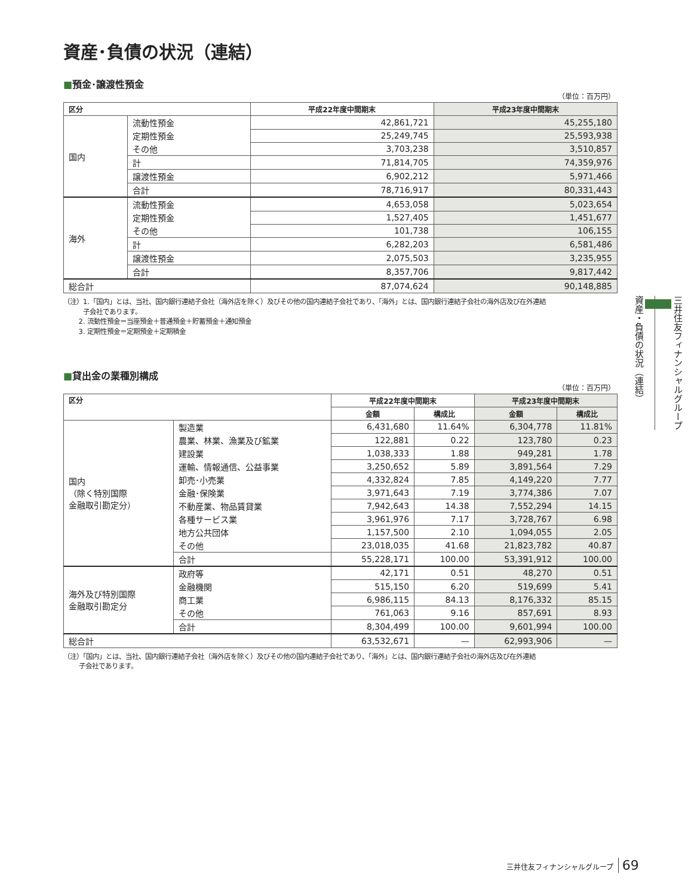資産･負債の状況（連結）
■預金･譲渡性預金
（単位：百万円）
| 区分 | | 平成22年度中間期末 | 平成23年度中間期末 |
| --- | --- | --- | --- |
| 国内 | 流動性預金 | 42,861,721 | 45,255,180 |
| | 定期性預金 | 25,249,745 | 25,593,938 |
| | その他 | 3,703,238 | 3,510,857 |
| | 計 | 71,814,705 | 74,359,976 |
| | 譲渡性預金 | 6,902,212 | 5,971,466 |
| | 合計 | 78,716,917 | 80,331,443 |
| 海外 | 流動性預金 | 4,653,058 | 5,023,654 |
| | 定期性預金 | 1,527,405 | 1,451,677 |
| | その他 | 101,738 | 106,155 |
| | 計 | 6,282,203 | 6,581,486 |
| | 譲渡性預金 | 2,075,503 | 3,235,955 |
| | 合計 | 8,357,706 | 9,817,442 |
| 総合計 | | 87,074,624 | 90,148,885 |
（注）1.「国内」とは、当社、国内銀行連結子会社（海外店を除く）及びその他の国内連結子会社であり、「海外」とは、国内銀行連結子会社の海外店及び在外連結
子会社であります。
2. 流動性預金＝当座預金＋普通預金＋貯蓄預金＋通知預金
3. 定期性預金＝定期預金＋定期積金
■貸出金の業種別構成
（単位：百万円）
| 区分 | | 平成22年度中間期末 | | 平成23年度中間期末 | |
| --- | --- | --- | --- | --- | --- |
| | | 金額 | 構成比 | 金額 | 構成比 |
| 国内 （除く特別国際 金融取引勘定分） | 製造業 | 6,431,680 | 11.64% | 6,304,778 | 11.81% |
| | 農業、林業、漁業及び鉱業 | 122,881 | 0.22 | 123,780 | 0.23 |
| | 建設業 | 1,038,333 | 1.88 | 949,281 | 1.78 |
| | 運輸、情報通信、公益事業 | 3,250,652 | 5.89 | 3,891,564 | 7.29 |
| | 卸売･小売業 | 4,332,824 | 7.85 | 4,149,220 | 7.77 |
| | 金融･保険業 | 3,971,643 | 7.19 | 3,774,386 | 7.07 |
| | 不動産業、物品賃貸業 | 7,942,643 | 14.38 | 7,552,294 | 14.15 |
| | 各種サービス業 | 3,961,976 | 7.17 | 3,728,767 | 6.98 |
| | 地方公共団体 | 1,157,500 | 2.10 | 1,094,055 | 2.05 |
| | その他 | 23,018,035 | 41.68 | 21,823,782 | 40.87 |
| | 合計 | 55,228,171 | 100.00 | 53,391,912 | 100.00 |
| 海外及び特別国際 金融取引勘定分 | 政府等 | 42,171 | 0.51 | 48,270 | 0.51 |
| | 金融機関 | 515,150 | 6.20 | 519,699 | 5.41 |
| | 商工業 | 6,986,115 | 84.13 | 8,176,332 | 85.15 |
| | その他 | 761,063 | 9.16 | 857,691 | 8.93 |
| | 合計 | 8,304,499 | 100.00 | 9,601,994 | 100.00 |
| 総合計 | | 63,532,671 | — | 62,993,906 | — |
（注）「国内」とは、当社、国内銀行連結子会社（海外店を除く）及びその他の国内連結子会社であり、「海外」とは、国内銀行連結子会社の海外店及び在外連結
子会社であります。
三井住友フィナンシャルグループ 資産・負債の状況（連結）
三井住友フィナンシャルグループ 69